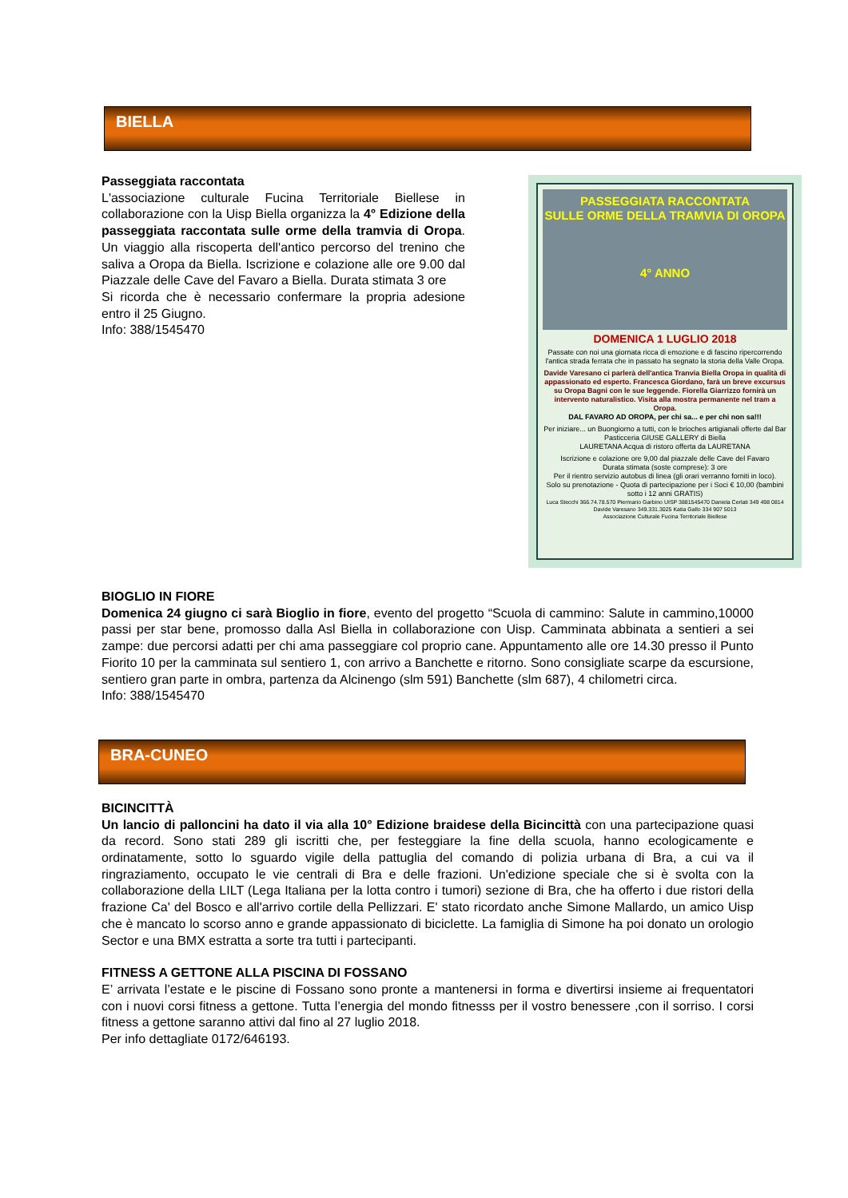BIELLA
PASSEGGIATA RACCONTATA
SULLE ORME DELLA TRAMVIA DI OROPA
4° ANNO
DOMENICA 1 LUGLIO 2018
Passate con noi una giornata ricca di emozione e di fascino ripercorrendo l'antica strada ferrata che in passato ha segnato la storia della Valle Oropa.
Davide Varesano ci parlerà dell'antica Tranvia Biella Oropa in qualità di appassionato ed esperto. Francesca Giordano, farà un breve excursus su Oropa Bagni con le sue leggende. Fiorella Giarrizzo fornirà un intervento naturalistico. Visita alla mostra permanente nel tram a Oropa.
DAL FAVARO AD OROPA, per chi sa... e per chi non sa!!!
Per iniziare... un Buongiorno a tutti, con le brioches artigianali offerte dal Bar Pasticceria GIUSE GALLERY di Biella
LAURETANA Acqua di ristoro offerta da LAURETANA
Iscrizione e colazione ore 9,00 dal piazzale delle Cave del Favaro
Durata stimata (soste comprese): 3 ore
Per il rientro servizio autobus di linea (gli orari verranno forniti in loco).
Solo su prenotazione - Quota di partecipazione per i Soci € 10,00 (bambini sotto i 12 anni GRATIS)
Luca Stecchi 366.74.78.570 Piermario Garbino UISP 3881545470 Daniela Cerlati 349 498 0814 Davide Varesano 349.331.3025 Katia Gallo 334 907 5013
Associazione Culturale Fucina Territoriale Biellese
Passeggiata raccontata
L'associazione culturale Fucina Territoriale Biellese in collaborazione con la Uisp Biella organizza la 4° Edizione della passeggiata raccontata sulle orme della tramvia di Oropa. Un viaggio alla riscoperta dell'antico percorso del trenino che saliva a Oropa da Biella. Iscrizione e colazione alle ore 9.00 dal Piazzale delle Cave del Favaro a Biella. Durata stimata 3 ore
Si ricorda che è necessario confermare la propria adesione entro il 25 Giugno.
Info: 388/1545470
BIOGLIO IN FIORE
Domenica 24 giugno ci sarà Bioglio in fiore, evento del progetto “Scuola di cammino: Salute in cammino,10000 passi per star bene, promosso dalla Asl Biella in collaborazione con Uisp. Camminata abbinata a sentieri a sei zampe: due percorsi adatti per chi ama passeggiare col proprio cane. Appuntamento alle ore 14.30 presso il Punto Fiorito 10 per la camminata sul sentiero 1, con arrivo a Banchette e ritorno. Sono consigliate scarpe da escursione, sentiero gran parte in ombra, partenza da Alcinengo (slm 591) Banchette (slm 687), 4 chilometri circa.
Info: 388/1545470
BRA-CUNEO
BICINCITTÀ
Un lancio di palloncini ha dato il via alla 10° Edizione braidese della Bicincittà con una partecipazione quasi da record. Sono stati 289 gli iscritti che, per festeggiare la fine della scuola, hanno ecologicamente e ordinatamente, sotto lo sguardo vigile della pattuglia del comando di polizia urbana di Bra, a cui va il ringraziamento, occupato le vie centrali di Bra e delle frazioni. Un'edizione speciale che si è svolta con la collaborazione della LILT (Lega Italiana per la lotta contro i tumori) sezione di Bra, che ha offerto i due ristori della frazione Ca' del Bosco e all'arrivo cortile della Pellizzari. E' stato ricordato anche Simone Mallardo, un amico Uisp che è mancato lo scorso anno e grande appassionato di biciclette. La famiglia di Simone ha poi donato un orologio Sector e una BMX estratta a sorte tra tutti i partecipanti.
FITNESS A GETTONE ALLA PISCINA DI FOSSANO
E’ arrivata l’estate e le piscine di Fossano sono pronte a mantenersi in forma e divertirsi insieme ai frequentatori con i nuovi corsi fitness a gettone. Tutta l’energia del mondo fitnesss per il vostro benessere ,con il sorriso. I corsi fitness a gettone saranno attivi dal fino al 27 luglio 2018.
Per info dettagliate 0172/646193.